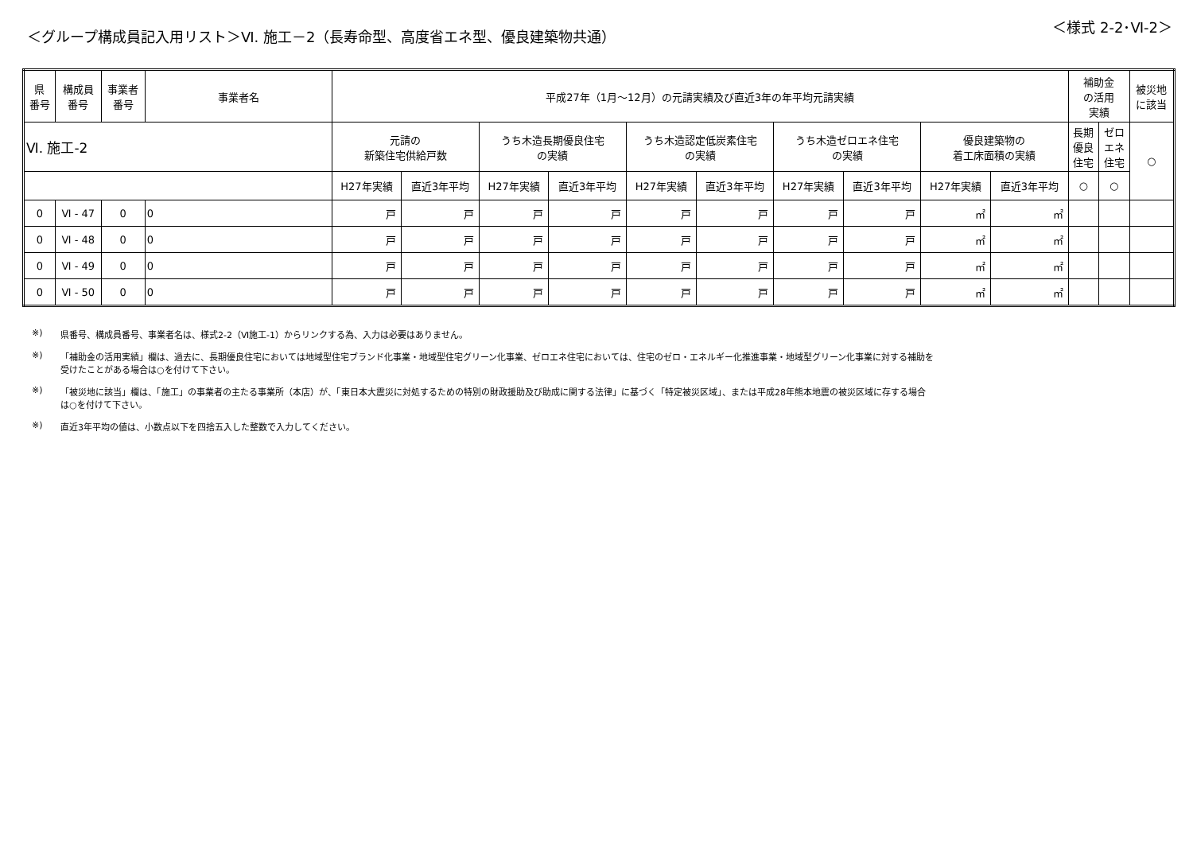＜グループ構成員記入用リスト＞Ⅵ. 施工－2（長寿命型、高度省エネ型、優良建築物共通）
＜様式 2-2･Ⅵ-2＞
| 県 番号 | 構成員 番号 | 事業者 番号 | 事業者名 | 平成27年（1月～12月）の元請実績及び直近3年の年平均元請実績 | | | | | | | | | | 補助金 の活用 実績 | | 被災地 に該当 |
| --- | --- | --- | --- | --- | --- | --- | --- | --- | --- | --- | --- | --- | --- | --- | --- | --- |
| Ⅵ. 施工-2 | | | | 元請の 新築住宅供給戸数 | | うち木造長期優良住宅 の実績 | | うち木造認定低炭素住宅 の実績 | | うち木造ゼロエネ住宅 の実績 | | 優良建築物の 着工床面積の実績 | | 長期 優良 住宅 | ゼロ エネ 住宅 | ○ |
| | | | | H27年実績 | 直近3年平均 | H27年実績 | 直近3年平均 | H27年実績 | 直近3年平均 | H27年実績 | 直近3年平均 | H27年実績 | 直近3年平均 | ○ | ○ | |
| 0 | Ⅵ - 47 | 0 | 0 | 戸 | 戸 | 戸 | 戸 | 戸 | 戸 | 戸 | 戸 | ㎡ | ㎡ | | | |
| 0 | Ⅵ - 48 | 0 | 0 | 戸 | 戸 | 戸 | 戸 | 戸 | 戸 | 戸 | 戸 | ㎡ | ㎡ | | | |
| 0 | Ⅵ - 49 | 0 | 0 | 戸 | 戸 | 戸 | 戸 | 戸 | 戸 | 戸 | 戸 | ㎡ | ㎡ | | | |
| 0 | Ⅵ - 50 | 0 | 0 | 戸 | 戸 | 戸 | 戸 | 戸 | 戸 | 戸 | 戸 | ㎡ | ㎡ | | | |
※) 県番号、構成員番号、事業者名は、様式2-2（Ⅵ施工-1）からリンクする為、入力は必要はありません。
※) 「補助金の活用実績」欄は、過去に、長期優良住宅においては地域型住宅ブランド化事業・地域型住宅グリーン化事業、ゼロエネ住宅においては、住宅のゼロ・エネルギー化推進事業・地域型グリーン化事業に対する補助を
受けたことがある場合は○を付けて下さい。
※) 「被災地に該当」欄は、「施工」の事業者の主たる事業所（本店）が、「東日本大震災に対処するための特別の財政援助及び助成に関する法律」に基づく「特定被災区域」、または平成28年熊本地震の被災区域に存する場合
は○を付けて下さい。
※) 直近3年平均の値は、小数点以下を四捨五入した整数で入力してください。